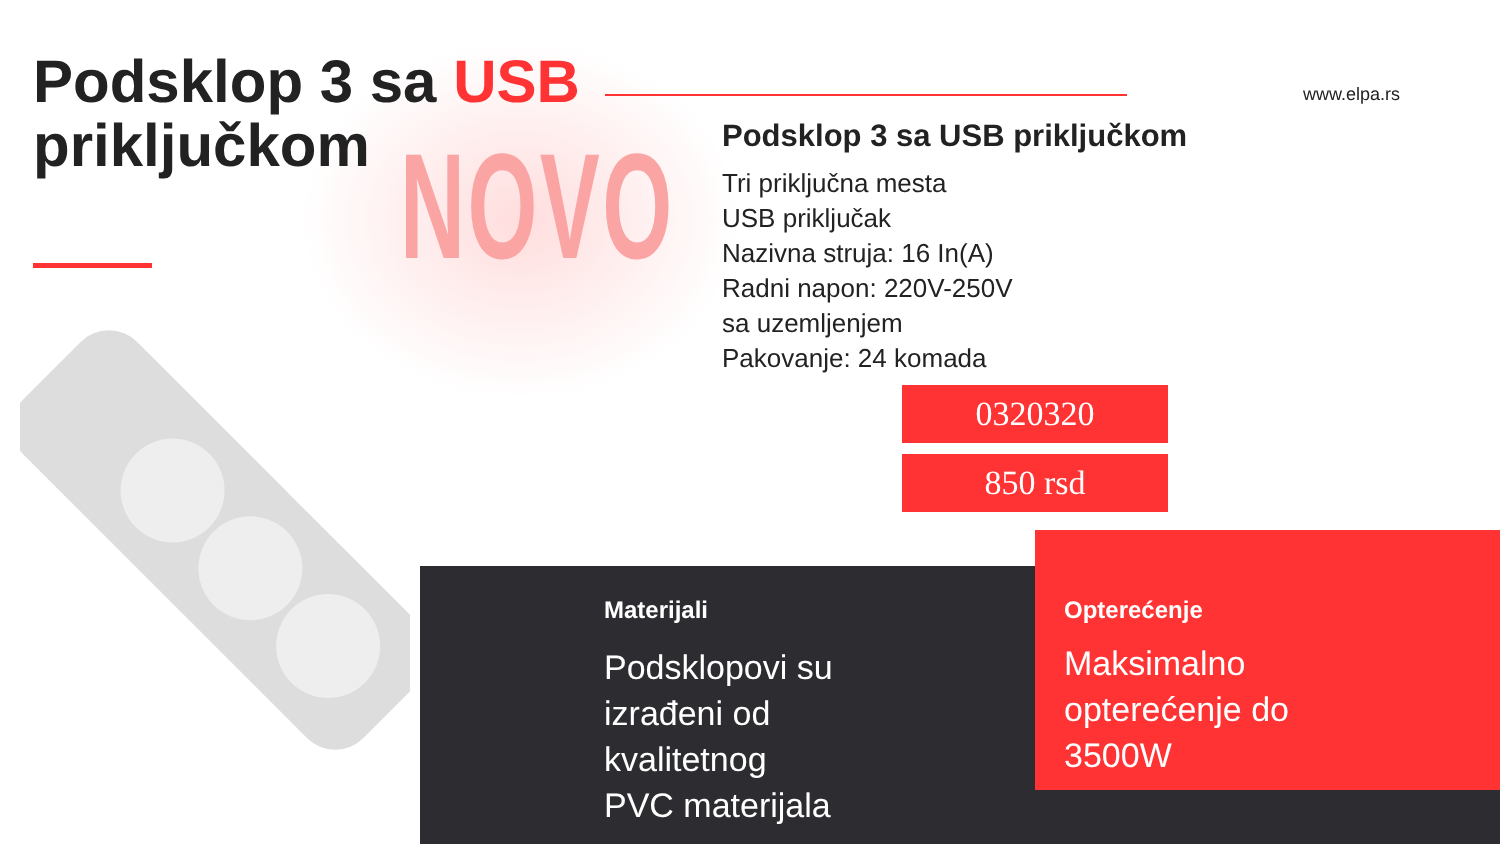Podsklop 3 sa USB
priključkom
www.elpa.rs
NOVO Podsklop 3 sa USB priključkom
Tri priključna mesta
USB priključak
Nazivna struja: 16 In(A)
Radni napon: 220V-250V
sa uzemljenjem
Pakovanje: 24 komada
0320320
850 rsd
Materijali
Podsklopovi su
izrađeni od
kvalitetnog
PVC materijala
Opterećenje
Maksimalno
opterećenje do
3500W